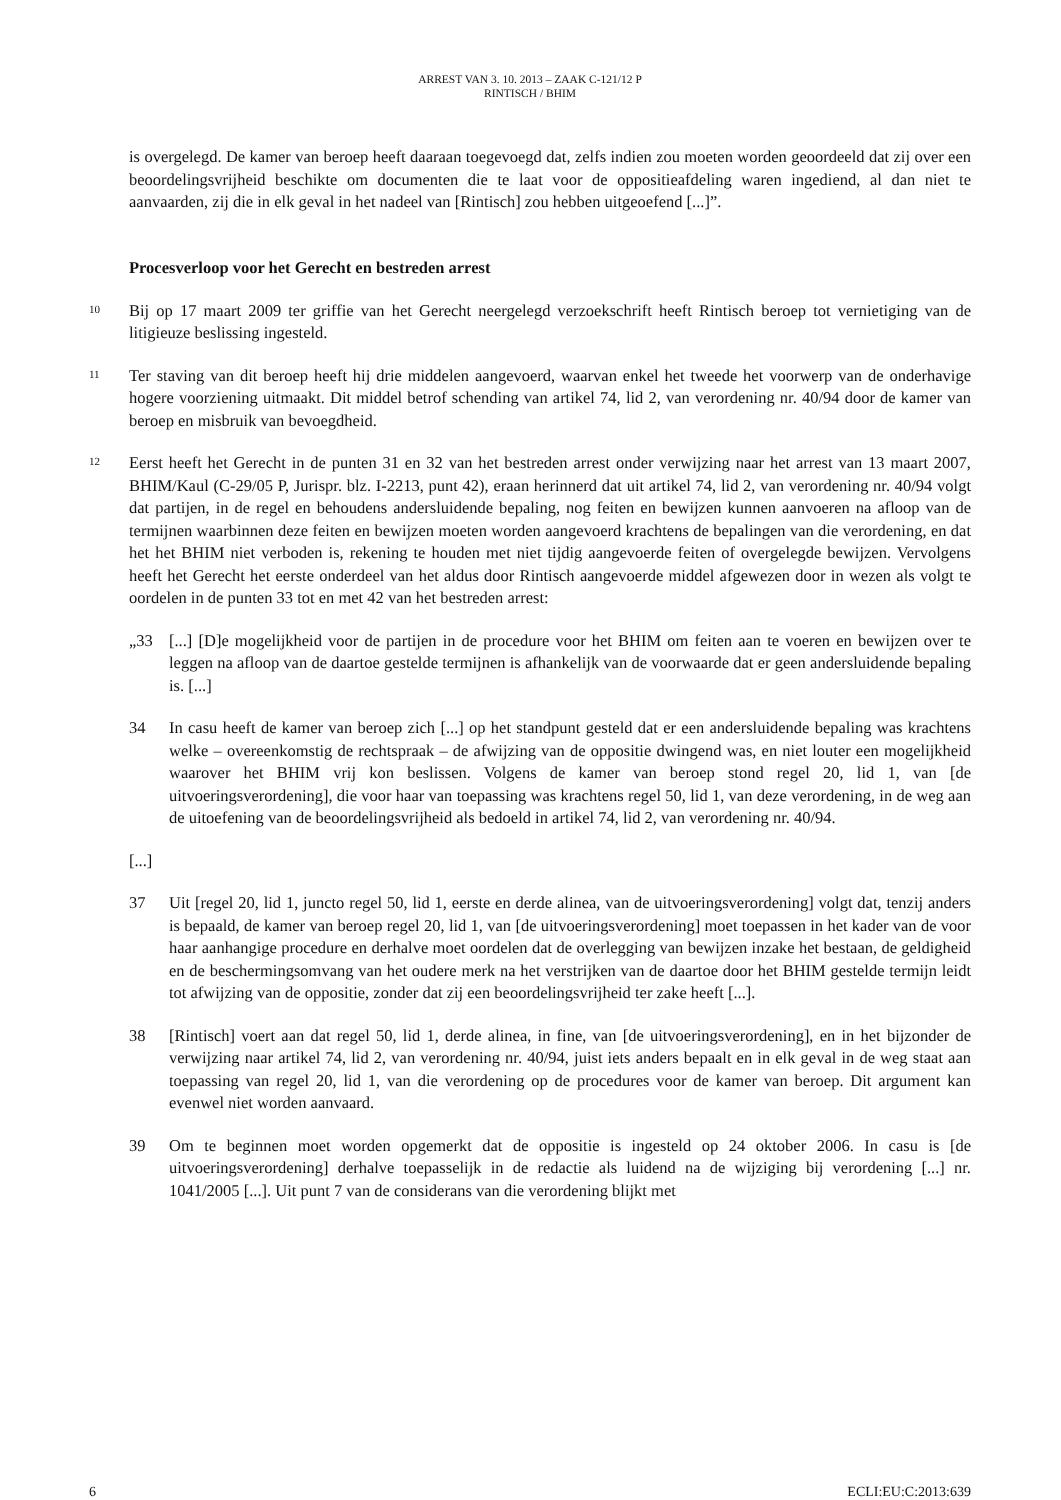ARREST VAN 3. 10. 2013 – ZAAK C-121/12 P
RINTISCH / BHIM
is overgelegd. De kamer van beroep heeft daaraan toegevoegd dat, zelfs indien zou moeten worden geoordeeld dat zij over een beoordelingsvrijheid beschikte om documenten die te laat voor de oppositieafdeling waren ingediend, al dan niet te aanvaarden, zij die in elk geval in het nadeel van [Rintisch] zou hebben uitgeoefend [...]”.
Procesverloop voor het Gerecht en bestreden arrest
10
Bij op 17 maart 2009 ter griffie van het Gerecht neergelegd verzoekschrift heeft Rintisch beroep tot vernietiging van de litigieuze beslissing ingesteld.
11
Ter staving van dit beroep heeft hij drie middelen aangevoerd, waarvan enkel het tweede het voorwerp van de onderhavige hogere voorziening uitmaakt. Dit middel betrof schending van artikel 74, lid 2, van verordening nr. 40/94 door de kamer van beroep en misbruik van bevoegdheid.
12
Eerst heeft het Gerecht in de punten 31 en 32 van het bestreden arrest onder verwijzing naar het arrest van 13 maart 2007, BHIM/Kaul (C-29/05 P, Jurispr. blz. I-2213, punt 42), eraan herinnerd dat uit artikel 74, lid 2, van verordening nr. 40/94 volgt dat partijen, in de regel en behoudens andersluidende bepaling, nog feiten en bewijzen kunnen aanvoeren na afloop van de termijnen waarbinnen deze feiten en bewijzen moeten worden aangevoerd krachtens de bepalingen van die verordening, en dat het het BHIM niet verboden is, rekening te houden met niet tijdig aangevoerde feiten of overgelegde bewijzen. Vervolgens heeft het Gerecht het eerste onderdeel van het aldus door Rintisch aangevoerde middel afgewezen door in wezen als volgt te oordelen in de punten 33 tot en met 42 van het bestreden arrest:
„33 [...] [D]e mogelijkheid voor de partijen in de procedure voor het BHIM om feiten aan te voeren en bewijzen over te leggen na afloop van de daartoe gestelde termijnen is afhankelijk van de voorwaarde dat er geen andersluidende bepaling is. [...]
34 In casu heeft de kamer van beroep zich [...] op het standpunt gesteld dat er een andersluidende bepaling was krachtens welke – overeenkomstig de rechtspraak – de afwijzing van de oppositie dwingend was, en niet louter een mogelijkheid waarover het BHIM vrij kon beslissen. Volgens de kamer van beroep stond regel 20, lid 1, van [de uitvoeringsverordening], die voor haar van toepassing was krachtens regel 50, lid 1, van deze verordening, in de weg aan de uitoefening van de beoordelingsvrijheid als bedoeld in artikel 74, lid 2, van verordening nr. 40/94.
[...]
37 Uit [regel 20, lid 1, juncto regel 50, lid 1, eerste en derde alinea, van de uitvoeringsverordening] volgt dat, tenzij anders is bepaald, de kamer van beroep regel 20, lid 1, van [de uitvoeringsverordening] moet toepassen in het kader van de voor haar aanhangige procedure en derhalve moet oordelen dat de overlegging van bewijzen inzake het bestaan, de geldigheid en de beschermingsomvang van het oudere merk na het verstrijken van de daartoe door het BHIM gestelde termijn leidt tot afwijzing van de oppositie, zonder dat zij een beoordelingsvrijheid ter zake heeft [...].
38 [Rintisch] voert aan dat regel 50, lid 1, derde alinea, in fine, van [de uitvoeringsverordening], en in het bijzonder de verwijzing naar artikel 74, lid 2, van verordening nr. 40/94, juist iets anders bepaalt en in elk geval in de weg staat aan toepassing van regel 20, lid 1, van die verordening op de procedures voor de kamer van beroep. Dit argument kan evenwel niet worden aanvaard.
39 Om te beginnen moet worden opgemerkt dat de oppositie is ingesteld op 24 oktober 2006. In casu is [de uitvoeringsverordening] derhalve toepasselijk in de redactie als luidend na de wijziging bij verordening [...] nr. 1041/2005 [...]. Uit punt 7 van de considerans van die verordening blijkt met
6 ECLI:EU:C:2013:639